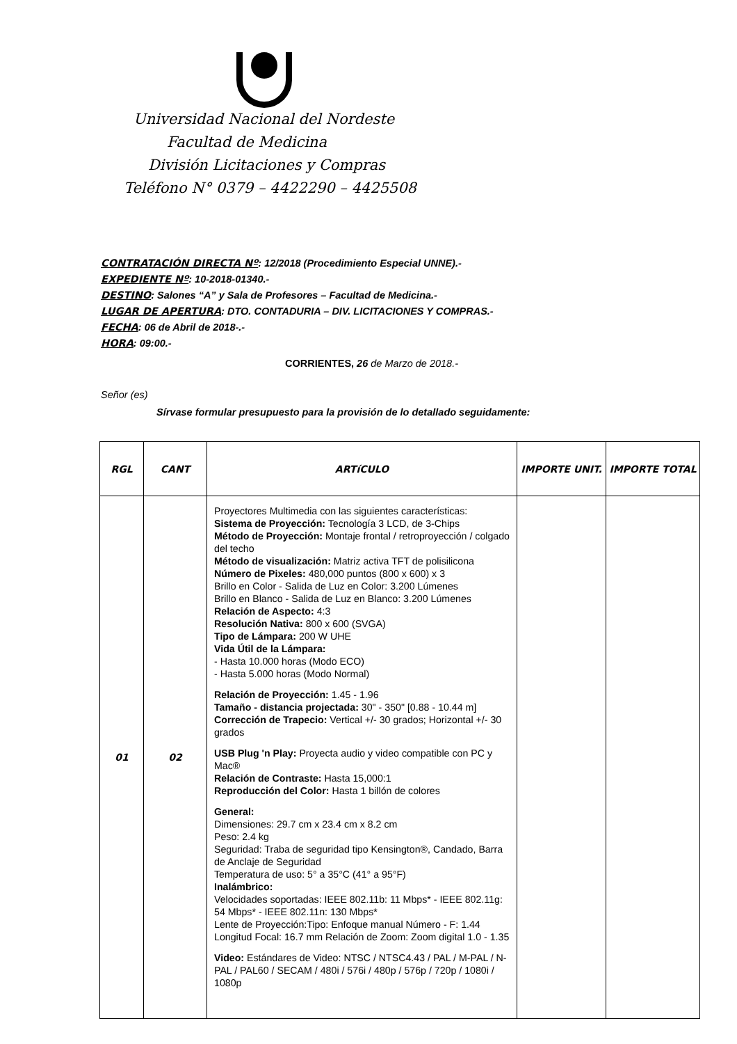Universidad Nacional del Nordeste
Facultad de Medicina
División Licitaciones y Compras
Teléfono N° 0379 – 4422290 – 4425508
CONTRATACIÓN DIRECTA Nº: 12/2018 (Procedimiento Especial UNNE).-
EXPEDIENTE Nº: 10-2018-01340.-
DESTINO: Salones “A” y Sala de Profesores – Facultad de Medicina.-
LUGAR DE APERTURA: DTO. CONTADURIA – DIV. LICITACIONES Y COMPRAS.-
FECHA: 06 de Abril de 2018-.-
HORA: 09:00.-
CORRIENTES, 26 de Marzo de 2018.-
Señor (es)
Sírvase formular presupuesto para la provisión de lo detallado seguidamente:
| RGL | CANT | ARTíCULO | IMPORTE UNIT. | IMPORTE TOTAL |
| --- | --- | --- | --- | --- |
| 01 | 02 | Proyectores Multimedia con las siguientes características: Sistema de Proyección: Tecnología 3 LCD, de 3-Chips Método de Proyección: Montaje frontal / retroproyección / colgado del techo Método de visualización: Matriz activa TFT de polisilicona Número de Pixeles: 480,000 puntos (800 x 600) x 3 Brillo en Color - Salida de Luz en Color: 3.200 Lúmenes Brillo en Blanco - Salida de Luz en Blanco: 3.200 Lúmenes Relación de Aspecto: 4:3 Resolución Nativa: 800 x 600 (SVGA) Tipo de Lámpara: 200 W UHE Vida Útil de la Lámpara: - Hasta 10.000 horas (Modo ECO) - Hasta 5.000 horas (Modo Normal) Relación de Proyección: 1.45 - 1.96 Tamaño - distancia projectada: 30" - 350" [0.88 - 10.44 m] Corrección de Trapecio: Vertical +/- 30 grados; Horizontal +/- 30 grados USB Plug 'n Play: Proyecta audio y video compatible con PC y Mac® Relación de Contraste: Hasta 15,000:1 Reproducción del Color: Hasta 1 billón de colores General: Dimensiones: 29.7 cm x 23.4 cm x 8.2 cm Peso: 2.4 kg Seguridad: Traba de seguridad tipo Kensington®, Candado, Barra de Anclaje de Seguridad Temperatura de uso: 5° a 35°C (41° a 95°F) Inalámbrico: Velocidades soportadas: IEEE 802.11b: 11 Mbps* - IEEE 802.11g: 54 Mbps* - IEEE 802.11n: 130 Mbps* Lente de Proyección:Tipo: Enfoque manual Número - F: 1.44 Longitud Focal: 16.7 mm Relación de Zoom: Zoom digital 1.0 - 1.35 Video: Estándares de Video: NTSC / NTSC4.43 / PAL / M-PAL / N-PAL / PAL60 / SECAM / 480i / 576i / 480p / 576p / 720p / 1080i / 1080p | | |